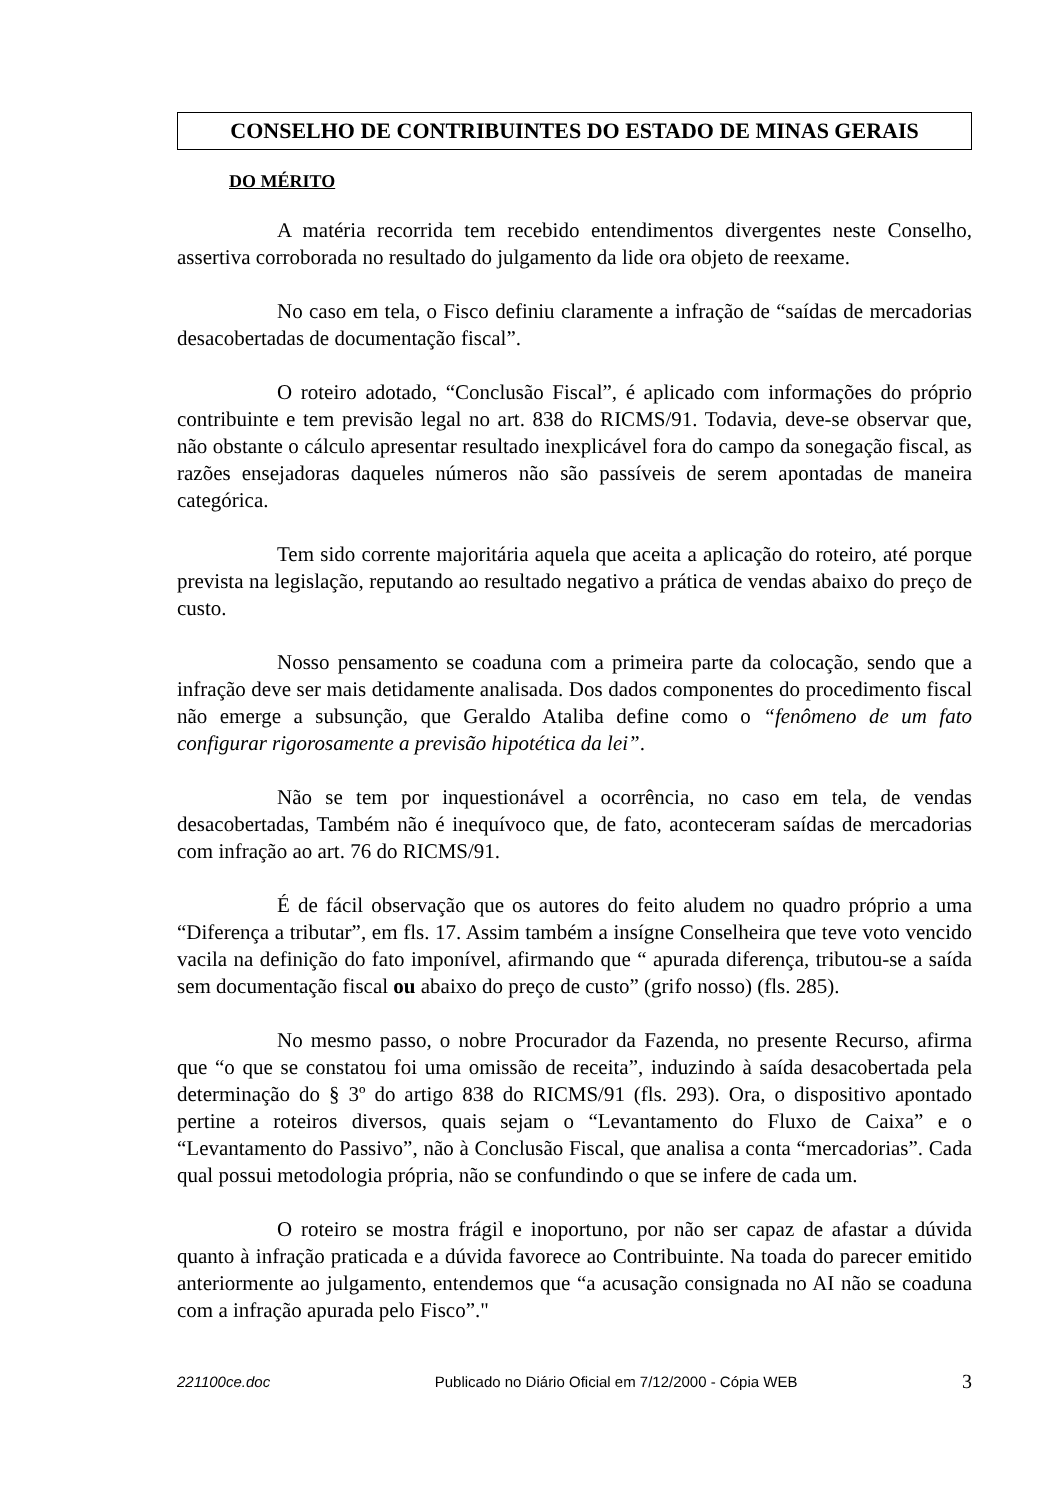CONSELHO DE CONTRIBUINTES DO ESTADO DE MINAS GERAIS
DO MÉRITO
A matéria recorrida tem recebido entendimentos divergentes neste Conselho, assertiva corroborada no resultado do julgamento da lide ora objeto de reexame.
No caso em tela, o Fisco definiu claramente a infração de “saídas de mercadorias desacobertadas de documentação fiscal”.
O roteiro adotado, “Conclusão Fiscal”, é aplicado com informações do próprio contribuinte e tem previsão legal no art. 838 do RICMS/91. Todavia, deve-se observar que, não obstante o cálculo apresentar resultado inexplicável fora do campo da sonegação fiscal, as razões ensejadoras daqueles números não são passíveis de serem apontadas de maneira categórica.
Tem sido corrente majoritária aquela que aceita a aplicação do roteiro, até porque prevista na legislação, reputando ao resultado negativo a prática de vendas abaixo do preço de custo.
Nosso pensamento se coaduna com a primeira parte da colocação, sendo que a infração deve ser mais detidamente analisada. Dos dados componentes do procedimento fiscal não emerge a subsunção, que Geraldo Ataliba define como o “fenômeno de um fato configurar rigorosamente a previsão hipotética da lei”.
Não se tem por inquestionável a ocorrência, no caso em tela, de vendas desacobertadas, Também não é inequívoco que, de fato, aconteceram saídas de mercadorias com infração ao art. 76 do RICMS/91.
É de fácil observação que os autores do feito aludem no quadro próprio a uma “Diferença a tributar”, em fls. 17. Assim também a insígne Conselheira que teve voto vencido vacila na definição do fato imponível, afirmando que “ apurada diferença, tributou-se a saída sem documentação fiscal ou abaixo do preço de custo” (grifo nosso) (fls. 285).
No mesmo passo, o nobre Procurador da Fazenda, no presente Recurso, afirma que “o que se constatou foi uma omissão de receita”, induzindo à saída desacobertada pela determinação do § 3º do artigo 838 do RICMS/91 (fls. 293). Ora, o dispositivo apontado pertine a roteiros diversos, quais sejam o “Levantamento do Fluxo de Caixa” e o “Levantamento do Passivo”, não à Conclusão Fiscal, que analisa a conta “mercadorias”. Cada qual possui metodologia própria, não se confundindo o que se infere de cada um.
O roteiro se mostra frágil e inoportuno, por não ser capaz de afastar a dúvida quanto à infração praticada e a dúvida favorece ao Contribuinte. Na toada do parecer emitido anteriormente ao julgamento, entendemos que “a acusação consignada no AI não se coaduna com a infração apurada pelo Fisco”."
221100ce.doc Publicado no Diário Oficial em 7/12/2000 - Cópia WEB 3